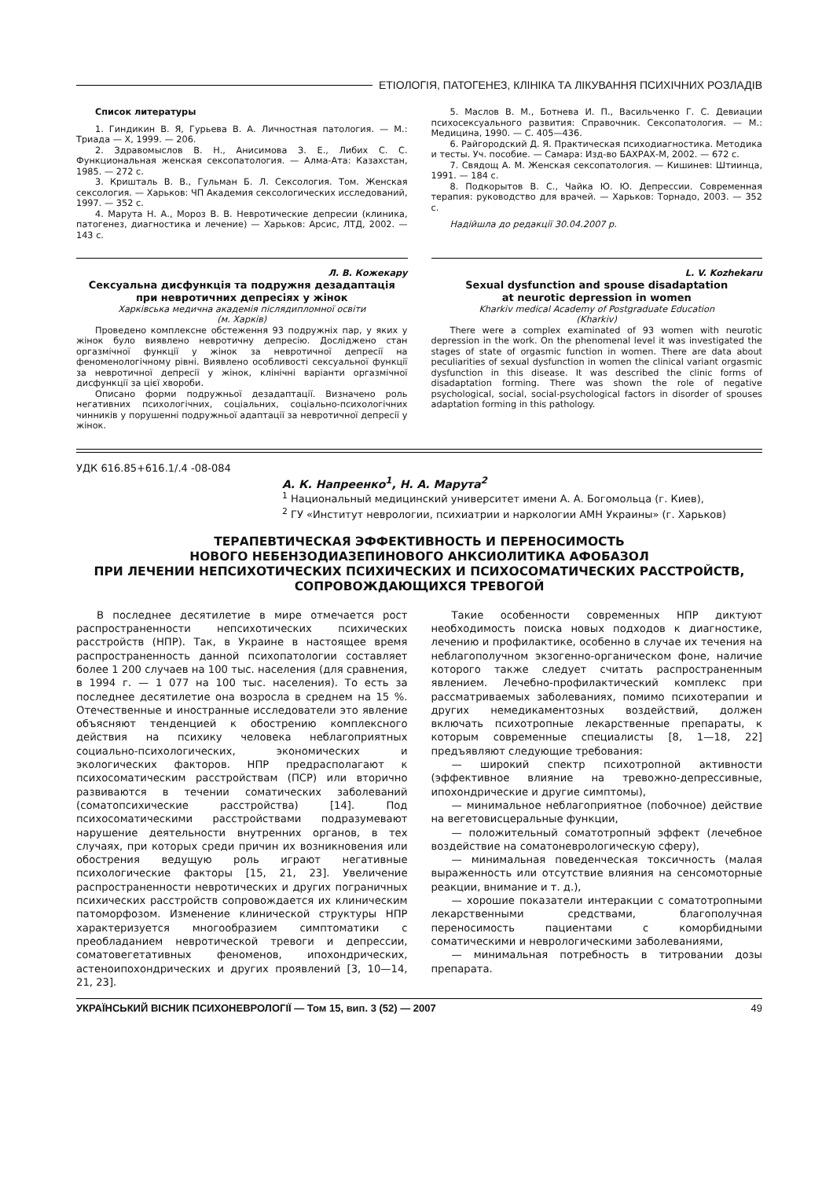ЕТІОЛОГІЯ, ПАТОГЕНЕЗ, КЛІНІКА ТА ЛІКУВАННЯ ПСИХІЧНИХ РОЗЛАДІВ
Список литературы
1. Гиндикин В. Я, Гурьева В. А. Личностная патология. — М.: Триада — Х, 1999. — 206.
2. Здравомыслов В. Н., Анисимова З. Е., Либих С. С. Функциональная женская сексопатология. — Алма-Ата: Казахстан, 1985. — 272 с.
3. Кришталь В. В., Гульман Б. Л. Сексология. Том. Женская сексология. — Харьков: ЧП Академия сексологических исследований, 1997. — 352 с.
4. Марута Н. А., Мороз В. В. Невротические депресии (клиника, патогенез, диагностика и лечение) — Харьков: Арсис, ЛТД, 2002. — 143 с.
5. Маслов В. М., Ботнева И. П., Васильченко Г. С. Девиации психосексуального развития: Справочник. Сексопатология. — М.: Медицина, 1990. — С. 405—436.
6. Райгородский Д. Я. Практическая психодиагностика. Методика и тесты. Уч. пособие. — Самара: Изд-во БАХРАХ-М, 2002. — 672 с.
7. Свядощ А. М. Женская сексопатология. — Кишинев: Штиинца, 1991. — 184 с.
8. Подкорытов В. С., Чайка Ю. Ю. Депрессии. Современная терапия: руководство для врачей. — Харьков: Торнадо, 2003. — 352 с.
Надійшла до редакції 30.04.2007 р.
Л. В. Кожекару
Сексуальна дисфункція та подружня дезадаптація
при невротичних депресіях у жінок
Харківська медична академія післядипломної освіти
(м. Харків)
Проведено комплексне обстеження 93 подружніх пар, у яких у жінок було виявлено невротичну депресію. Досліджено стан оргазмічної функції у жінок за невротичної депресії на феноменологічному рівні. Виявлено особливості сексуальної функції за невротичної депресії у жінок, клінічні варіанти оргазмічної дисфункції за цієї хвороби.
Описано форми подружньої дезадаптації. Визначено роль негативних психологічних, соціальних, соціально-психологічних чинників у порушенні подружньої адаптації за невротичної депресії у жінок.
L. V. Kozhekaru
Sexual dysfunction and spouse disadaptation
at neurotic depression in women
Kharkiv medical Academy of Postgraduate Education
(Kharkiv)
There were a complex examinated of 93 women with neurotic depression in the work. On the phenomenal level it was investigated the stages of state of orgasmic function in women. There are data about peculiarities of sexual dysfunction in women the clinical variant orgasmic dysfunction in this disease. It was described the clinic forms of disadaptation forming. There was shown the role of negative psychological, social, social-psychological factors in disorder of spouses adaptation forming in this pathology.
УДК 616.85+616.1/.4 -08-084
А. К. Напреенко<sup>1</sup>, Н. А. Марута<sup>2</sup>
<sup>1</sup> Национальный медицинский университет имени А. А. Богомольца (г. Киев),
<sup>2</sup> ГУ «Институт неврологии, психиатрии и наркологии АМН Украины» (г. Харьков)
ТЕРАПЕВТИЧЕСКАЯ ЭФФЕКТИВНОСТЬ И ПЕРЕНОСИМОСТЬ
НОВОГО НЕБЕНЗОДИАЗЕПИНОВОГО АНКСИОЛИТИКА АФОБАЗОЛ
ПРИ ЛЕЧЕНИИ НЕПСИХОТИЧЕСКИХ ПСИХИЧЕСКИХ И ПСИХОСОМАТИЧЕСКИХ РАССТРОЙСТВ,
СОПРОВОЖДАЮЩИХСЯ ТРЕВОГОЙ
В последнее десятилетие в мире отмечается рост распространенности непсихотических психических расстройств (НПР). Так, в Украине в настоящее время распространенность данной психопатологии составляет более 1 200 случаев на 100 тыс. населения (для сравнения, в 1994 г. — 1 077 на 100 тыс. населения). То есть за последнее десятилетие она возросла в среднем на 15 %. Отечественные и иностранные исследователи это явление объясняют тенденцией к обострению комплексного действия на психику человека неблагоприятных социально-психологических, экономических и экологических факторов. НПР предрасполагают к психосоматическим расстройствам (ПСР) или вторично развиваются в течении соматических заболеваний (соматопсихические расстройства) [14]. Под психосоматическими расстройствами подразумевают нарушение деятельности внутренних органов, в тех случаях, при которых среди причин их возникновения или обострения ведущую роль играют негативные психологические факторы [15, 21, 23]. Увеличение распространенности невротических и других пограничных психических расстройств сопровождается их клиническим патоморфозом. Изменение клинической структуры НПР характеризуется многообразием симптоматики с преобладанием невротической тревоги и депрессии, соматовегетативных феноменов, ипохондрических, астеноипохондрических и других проявлений [3, 10—14, 21, 23].
Такие особенности современных НПР диктуют необходимость поиска новых подходов к диагностике, лечению и профилактике, особенно в случае их течения на неблагополучном экзогенно-органическом фоне, наличие которого также следует считать распространенным явлением. Лечебно-профилактический комплекс при рассматриваемых заболеваниях, помимо психотерапии и других немедикаментозных воздействий, должен включать психотропные лекарственные препараты, к которым современные специалисты [8, 1—18, 22] предъявляют следующие требования:
— широкий спектр психотропной активности (эффективное влияние на тревожно-депрессивные, ипохондрические и другие симптомы),
— минимальное неблагоприятное (побочное) действие на вегетовисцеральные функции,
— положительный соматотропный эффект (лечебное воздействие на соматоневрологическую сферу),
— минимальная поведенческая токсичность (малая выраженность или отсутствие влияния на сенсомоторные реакции, внимание и т. д.),
— хорошие показатели интеракции с соматотропными лекарственными средствами, благополучная переносимость пациентами с коморбидными соматическими и неврологическими заболеваниями,
— минимальная потребность в титровании дозы препарата.
УКРАЇНСЬКИЙ ВІСНИК ПСИХОНЕВРОЛОГІЇ — Том 15, вип. 3 (52) — 2007 49